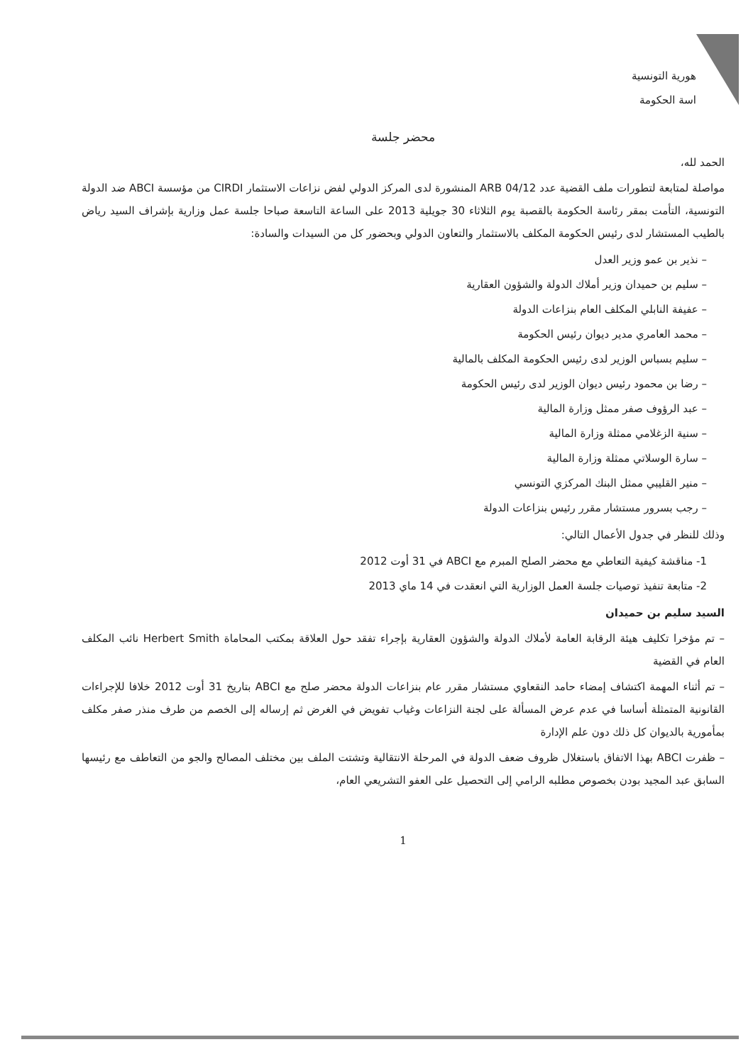هورية التونسية
اسة الحكومة
محضر جلسة
الحمد لله،
مواصلة لمتابعة لتطورات ملف القضية عدد ARB 04/12 المنشورة لدى المركز الدولي لفض نزاعات الاستثمار CIRDI من مؤسسة ABCI ضد الدولة التونسية، التأمت بمقر رئاسة الحكومة بالقصبة يوم الثلاثاء 30 جويلية 2013 على الساعة التاسعة صباحا جلسة عمل وزارية بإشراف السيد رياض بالطيب المستشار لدى رئيس الحكومة المكلف بالاستثمار والتعاون الدولي وبحضور كل من السيدات والسادة:
– نذير بن عمو وزير العدل
– سليم بن حميدان وزير أملاك الدولة والشؤون العقارية
– عفيفة النابلي المكلف العام بنزاعات الدولة
– محمد العامري مدير ديوان رئيس الحكومة
– سليم بسباس الوزير لدى رئيس الحكومة المكلف بالمالية
– رضا بن محمود رئيس ديوان الوزير لدى رئيس الحكومة
– عبد الرؤوف صفر ممثل وزارة المالية
– سنية الزغلامي ممثلة وزارة المالية
– سارة الوسلاتي ممثلة وزارة المالية
– منير القليبي ممثل البنك المركزي التونسي
– رجب بسرور مستشار مقرر رئيس بنزاعات الدولة
وذلك للنظر في جدول الأعمال التالي:
1- مناقشة كيفية التعاطي مع محضر الصلح المبرم مع ABCI في 31 أوت 2012
2- متابعة تنفيذ توصيات جلسة العمل الوزارية التي انعقدت في 14 ماي 2013
السيد سليم بن حميدان
– تم مؤخرا تكليف هيئة الرقابة العامة لأملاك الدولة والشؤون العقارية بإجراء تفقد حول العلاقة بمكتب المحاماة Herbert Smith نائب المكلف العام في القضية
– تم أثناء المهمة اكتشاف إمضاء حامد النقعاوي مستشار مقرر عام بنزاعات الدولة محضر صلح مع ABCI بتاريخ 31 أوت 2012 خلافا للإجراءات القانونية المتمثلة أساسا في عدم عرض المسألة على لجنة النزاعات وغياب تفويض في الغرض ثم إرساله إلى الخصم من طرف منذر صفر مكلف بمأمورية بالديوان كل ذلك دون علم الإدارة
– ظفرت ABCI بهذا الاتفاق باستغلال ظروف ضعف الدولة في المرحلة الانتقالية وتشتت الملف بين مختلف المصالح والجو من التعاطف مع رئيسها السابق عبد المجيد بودن بخصوص مطلبه الرامي إلى التحصيل على العفو التشريعي العام،
1